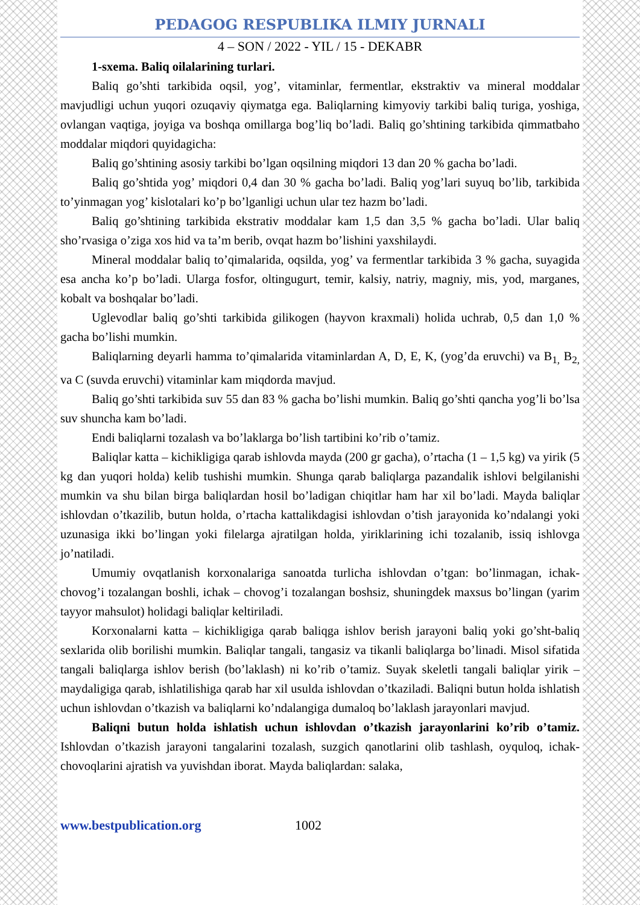PEDAGOG RESPUBLIKA ILMIY JURNALI
4 – SON / 2022 - YIL / 15 - DEKABR
1-sxema. Baliq oilalarining turlari.
Baliq go’shti tarkibida oqsil, yog’, vitaminlar, fermentlar, ekstraktiv va mineral moddalar mavjudligi uchun yuqori ozuqaviy qiymatga ega. Baliqlarning kimyoviy tarkibi baliq turiga, yoshiga, ovlangan vaqtiga, joyiga va boshqa omillarga bog’liq bo’ladi. Baliq go’shtining tarkibida qimmatbaho moddalar miqdori quyidagicha:
Baliq go’shtining asosiy tarkibi bo’lgan oqsilning miqdori 13 dan 20 % gacha bo’ladi.
Baliq go’shtida yog’ miqdori 0,4 dan 30 % gacha bo’ladi. Baliq yog’lari suyuq bo’lib, tarkibida to’yinmagan yog’ kislotalari ko’p bo’lganligi uchun ular tez hazm bo’ladi.
Baliq go’shtining tarkibida ekstrativ moddalar kam 1,5 dan 3,5 % gacha bo’ladi. Ular baliq sho’rvasiga o’ziga xos hid va ta’m berib, ovqat hazm bo’lishini yaxshilaydi.
Mineral moddalar baliq to’qimalarida, oqsilda, yog’ va fermentlar tarkibida 3 % gacha, suyagida esa ancha ko’p bo’ladi. Ularga fosfor, oltingugurt, temir, kalsiy, natriy, magniy, mis, yod, marganes, kobalt va boshqalar bo’ladi.
Uglevodlar baliq go’shti tarkibida gilikogen (hayvon kraxmali) holida uchrab, 0,5 dan 1,0 % gacha bo’lishi mumkin.
Baliqlarning deyarli hamma to’qimalarida vitaminlardan A, D, E, K, (yog’da eruvchi) va B<sub>1,</sub> B<sub>2,</sub> va C (suvda eruvchi) vitaminlar kam miqdorda mavjud.
Baliq go’shti tarkibida suv 55 dan 83 % gacha bo’lishi mumkin. Baliq go’shti qancha yog’li bo’lsa suv shuncha kam bo’ladi.
Endi baliqlarni tozalash va bo’laklarga bo’lish tartibini ko’rib o’tamiz.
Baliqlar katta – kichikligiga qarab ishlovda mayda (200 gr gacha), o’rtacha (1 – 1,5 kg) va yirik (5 kg dan yuqori holda) kelib tushishi mumkin. Shunga qarab baliqlarga pazandalik ishlovi belgilanishi mumkin va shu bilan birga baliqlardan hosil bo’ladigan chiqitlar ham har xil bo’ladi. Mayda baliqlar ishlovdan o’tkazilib, butun holda, o’rtacha kattalikdagisi ishlovdan o’tish jarayonida ko’ndalangi yoki uzunasiga ikki bo’lingan yoki filelarga ajratilgan holda, yiriklarining ichi tozalanib, issiq ishlovga jo’natiladi.
Umumiy ovqatlanish korxonalariga sanoatda turlicha ishlovdan o’tgan: bo’linmagan, ichak-chovog’i tozalangan boshli, ichak – chovog’i tozalangan boshsiz, shuningdek maxsus bo’lingan (yarim tayyor mahsulot) holidagi baliqlar keltiriladi.
Korxonalarni katta – kichikligiga qarab baliqga ishlov berish jarayoni baliq yoki go’sht-baliq sexlarida olib borilishi mumkin. Baliqlar tangali, tangasiz va tikanli baliqlarga bo’linadi. Misol sifatida tangali baliqlarga ishlov berish (bo’laklash) ni ko’rib o’tamiz. Suyak skeletli tangali baliqlar yirik – maydaligiga qarab, ishlatilishiga qarab har xil usulda ishlovdan o’tkaziladi. Baliqni butun holda ishlatish uchun ishlovdan o’tkazish va baliqlarni ko’ndalangiga dumaloq bo’laklash jarayonlari mavjud.
Baliqni butun holda ishlatish uchun ishlovdan o’tkazish jarayonlarini ko’rib o’tamiz. Ishlovdan o’tkazish jarayoni tangalarini tozalash, suzgich qanotlarini olib tashlash, oyquloq, ichak-chovoqlarini ajratish va yuvishdan iborat. Mayda baliqlardan: salaka,
www.bestpublication.org 1002